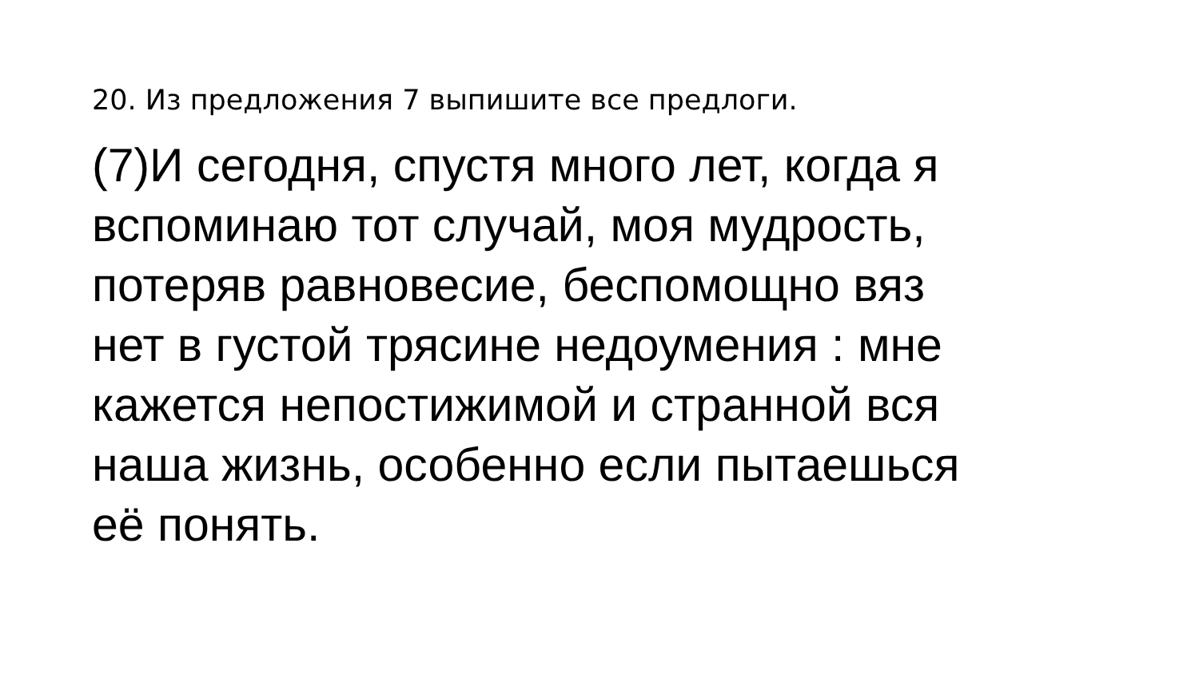20. Из предложения 7 выпишите все предлоги.
(7)И сегодня, спустя много лет, когда я
вспоминаю тот случай, моя мудрость,
потеряв равновесие, беспомощно вяз
нет в густой трясине недоумения : мне
кажется непостижимой и странной вся
наша жизнь, особенно если пытаешься
её понять.